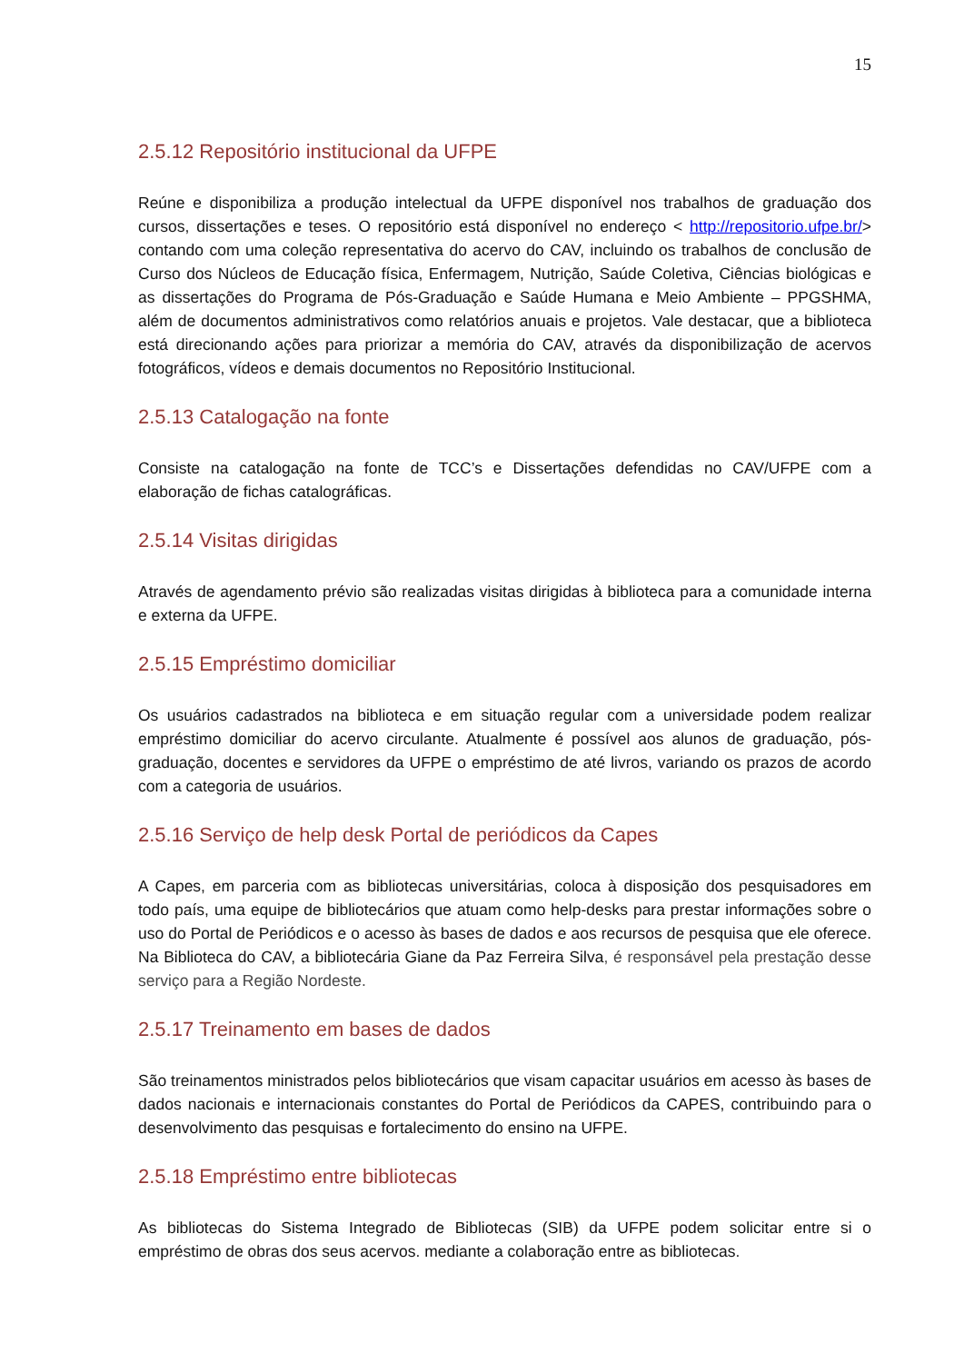15
2.5.12 Repositório institucional da UFPE
Reúne e disponibiliza a produção intelectual da UFPE disponível nos trabalhos de graduação dos cursos, dissertações e teses. O repositório está disponível no endereço < http://repositorio.ufpe.br/> contando com uma coleção representativa do acervo do CAV, incluindo os trabalhos de conclusão de Curso dos Núcleos de Educação física, Enfermagem, Nutrição, Saúde Coletiva, Ciências biológicas e as dissertações do Programa de Pós-Graduação e Saúde Humana e Meio Ambiente – PPGSHMA, além de documentos administrativos como relatórios anuais e projetos. Vale destacar, que a biblioteca está direcionando ações para priorizar a memória do CAV, através da disponibilização de acervos fotográficos, vídeos e demais documentos no Repositório Institucional.
2.5.13 Catalogação na fonte
Consiste na catalogação na fonte de TCC’s e Dissertações defendidas no CAV/UFPE com a elaboração de fichas catalográficas.
2.5.14 Visitas dirigidas
Através de agendamento prévio são realizadas visitas dirigidas à biblioteca para a comunidade interna e externa da UFPE.
2.5.15 Empréstimo domiciliar
Os usuários cadastrados na biblioteca e em situação regular com a universidade podem realizar empréstimo domiciliar do acervo circulante. Atualmente é possível aos alunos de graduação, pós-graduação, docentes e servidores da UFPE o empréstimo de até livros, variando os prazos de acordo com a categoria de usuários.
2.5.16 Serviço de help desk Portal de periódicos da Capes
A Capes, em parceria com as bibliotecas universitárias, coloca à disposição dos pesquisadores em todo país, uma equipe de bibliotecários que atuam como help-desks para prestar informações sobre o uso do Portal de Periódicos e o acesso às bases de dados e aos recursos de pesquisa que ele oferece. Na Biblioteca do CAV, a bibliotecária Giane da Paz Ferreira Silva, é responsável pela prestação desse serviço para a Região Nordeste.
2.5.17 Treinamento em bases de dados
São treinamentos ministrados pelos bibliotecários que visam capacitar usuários em acesso às bases de dados nacionais e internacionais constantes do Portal de Periódicos da CAPES, contribuindo para o desenvolvimento das pesquisas e fortalecimento do ensino na UFPE.
2.5.18 Empréstimo entre bibliotecas
As bibliotecas do Sistema Integrado de Bibliotecas (SIB) da UFPE podem solicitar entre si o empréstimo de obras dos seus acervos. mediante a colaboração entre as bibliotecas.